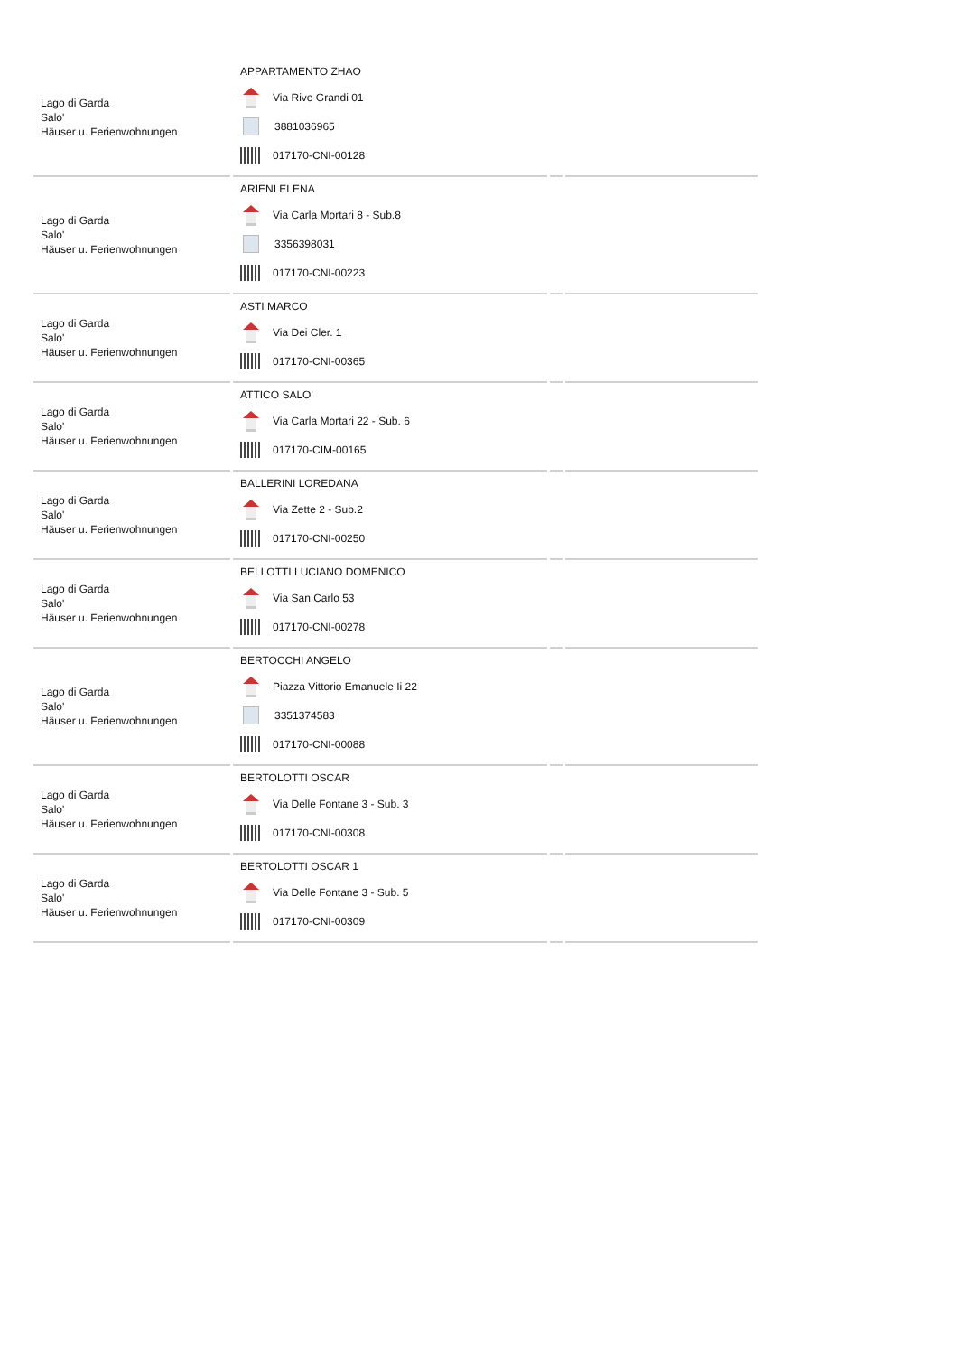| Lago di Garda Salo' Häuser u. Ferienwohnungen | APPARTAMENTO ZHAO Via Rive Grandi 01 3881036965 017170-CNI-00128 | | |
| Lago di Garda Salo' Häuser u. Ferienwohnungen | ARIENI ELENA Via Carla Mortari 8 - Sub.8 3356398031 017170-CNI-00223 | | |
| Lago di Garda Salo' Häuser u. Ferienwohnungen | ASTI MARCO Via Dei Cler. 1 017170-CNI-00365 | | |
| Lago di Garda Salo' Häuser u. Ferienwohnungen | ATTICO SALO' Via Carla Mortari 22 - Sub. 6 017170-CIM-00165 | | |
| Lago di Garda Salo' Häuser u. Ferienwohnungen | BALLERINI LOREDANA Via Zette 2 - Sub.2 017170-CNI-00250 | | |
| Lago di Garda Salo' Häuser u. Ferienwohnungen | BELLOTTI LUCIANO DOMENICO Via San Carlo 53 017170-CNI-00278 | | |
| Lago di Garda Salo' Häuser u. Ferienwohnungen | BERTOCCHI ANGELO Piazza Vittorio Emanuele Ii 22 3351374583 017170-CNI-00088 | | |
| Lago di Garda Salo' Häuser u. Ferienwohnungen | BERTOLOTTI OSCAR Via Delle Fontane 3 - Sub. 3 017170-CNI-00308 | | |
| Lago di Garda Salo' Häuser u. Ferienwohnungen | BERTOLOTTI OSCAR 1 Via Delle Fontane 3 - Sub. 5 017170-CNI-00309 | | |